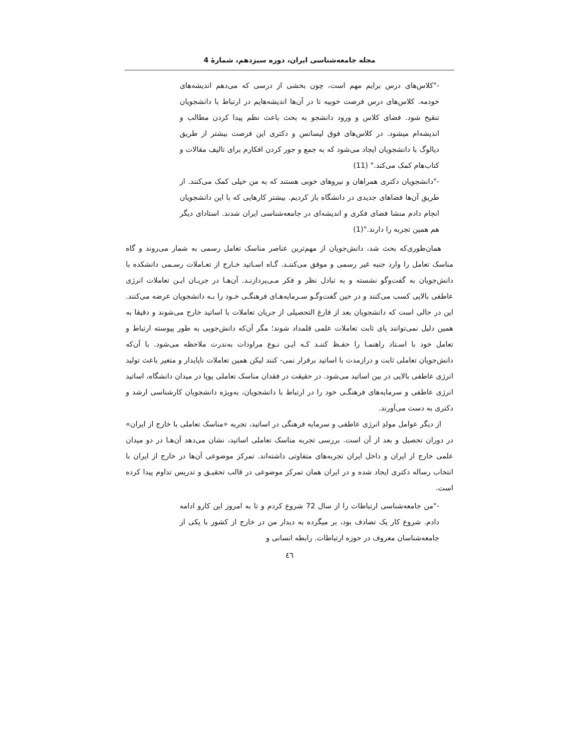مجله جامعه‌شناسی ایران، دوره سیزدهم، شمارۀ 4
-"کلاس‌های درس برایم مهم است، چون بخشی از درسی که می‌دهم اندیشه‌های خودمه. کلاس‌های درس فرصت خوبیه تا در آن‌ها اندیشه‌هایم در ارتباط با دانشجویان تنقیح شود. فضای کلاس و ورود دانشجو به بحث باعث نظم پیدا کردن مطالب و اندیشه‌ام میشود. در کلاس‌های فوق لیسانس و دکتری این فرصت بیشتر از طریق دیالوگ با دانشجویان ایجاد می‌شود که به جمع و جور کردن افکارم برای تالیف مقالات و کتاب‌هام کمک می‌کند." (11)
-"دانشجویان دکتری همراهان و نیروهای خوبی هستند که به من خیلی کمک می‌کنند. از طریق آن‌ها فضاهای جدیدی در دانشگاه باز کردیم. بیشتر کارهایی که با این دانشجویان انجام دادم منشا فضای فکری و اندیشه‌ای در جامعه‌شناسی ایران شدند. استادای دیگر هم همین تجربه را دارند."(1)
همان‌طوری‌که بحث شد، دانش‌جویان از مهم‌ترین عناصر مناسک تعامل رسمی به شمار می‌روند و گاه مناسک تعامل را وارد جنبه غیر رسمی و موفق می‌کننـد. گـاه اسـاتید خـارج از تعـاملات رسـمی دانشکده با دانش‌جویان به گفت‌وگو نشسته و به تبادل نظر و فکر مـی‌پردازنـد. آن‌هـا در جریـان ایـن تعاملات انرژی عاطفی بالایی کسب می‌کنند و در حین گفت‌وگـو سـرمایه‌هـای فرهنگـی خـود را بـه دانشجویان عرضه می‌کنند. این در حالی است که دانشجویان بعد از فارغ التحصیلی از جریان تعاملات با اساتید خارج می‌شوند و دقیقا به همین دلیل نمی‌توانند پای ثابت تعاملات علمی قلمداد شوند؛ مگر آن‌که دانش‌جویی به طور پیوسته ارتباط و تعامل خود با اسـتاد راهنمـا را حفـظ کننـد کـه ایـن نـوع مراودات به‌ندرت ملاحظه می‌شود. با آن‌که دانش‌جویان تعاملی ثابت و درازمدت با اساتید برقرار نمی- کنند لیکن همین تعاملات ناپایدار و متغیر باعث تولید انرژی عاطفی بالایی در بین اساتید می‌شود. در حقیقت در فقدان مناسک تعاملی پویا در میدان دانشگاه، اساتید انرژی عاطفی و سرمایه‌های فرهنگـی خود را در ارتباط با دانشجویان، به‌ویژه دانشجویان کارشناسی ارشد و دکتری به دست می‌آورند.
از دیگر عوامل مولدِ انرژی عاطفی و سرمایه فرهنگی در اساتید، تجربه «مناسک تعاملی با خارج از ایران» در دوران تحصیل و بعد از آن است. بررسی تجربه مناسک تعاملی اساتید، نشان می‌دهد آن‌هـا در دو میدان علمی خارج از ایران و داخل ایران تجربه‌های متفاوتی داشته‌اند. تمرکز موضوعی آن‌ها در خارج از ایران با انتخاب رساله دکتری ایجاد شده و در ایران همان تمرکز موضوعی در قالب تحقیـق و تدریس تداوم پیدا کرده است.
-"من جامعه‌شناسی ارتباطات را از سال 72 شروع کردم و تا به امروز این کارو ادامه دادم. شروع کار یک تصادف بود، بر میگرده به دیدار من در خارج از کشور با یکی از جامعه‌شناسان معروف در حوزه ارتباطات. رابطه انسانی و
٤٦